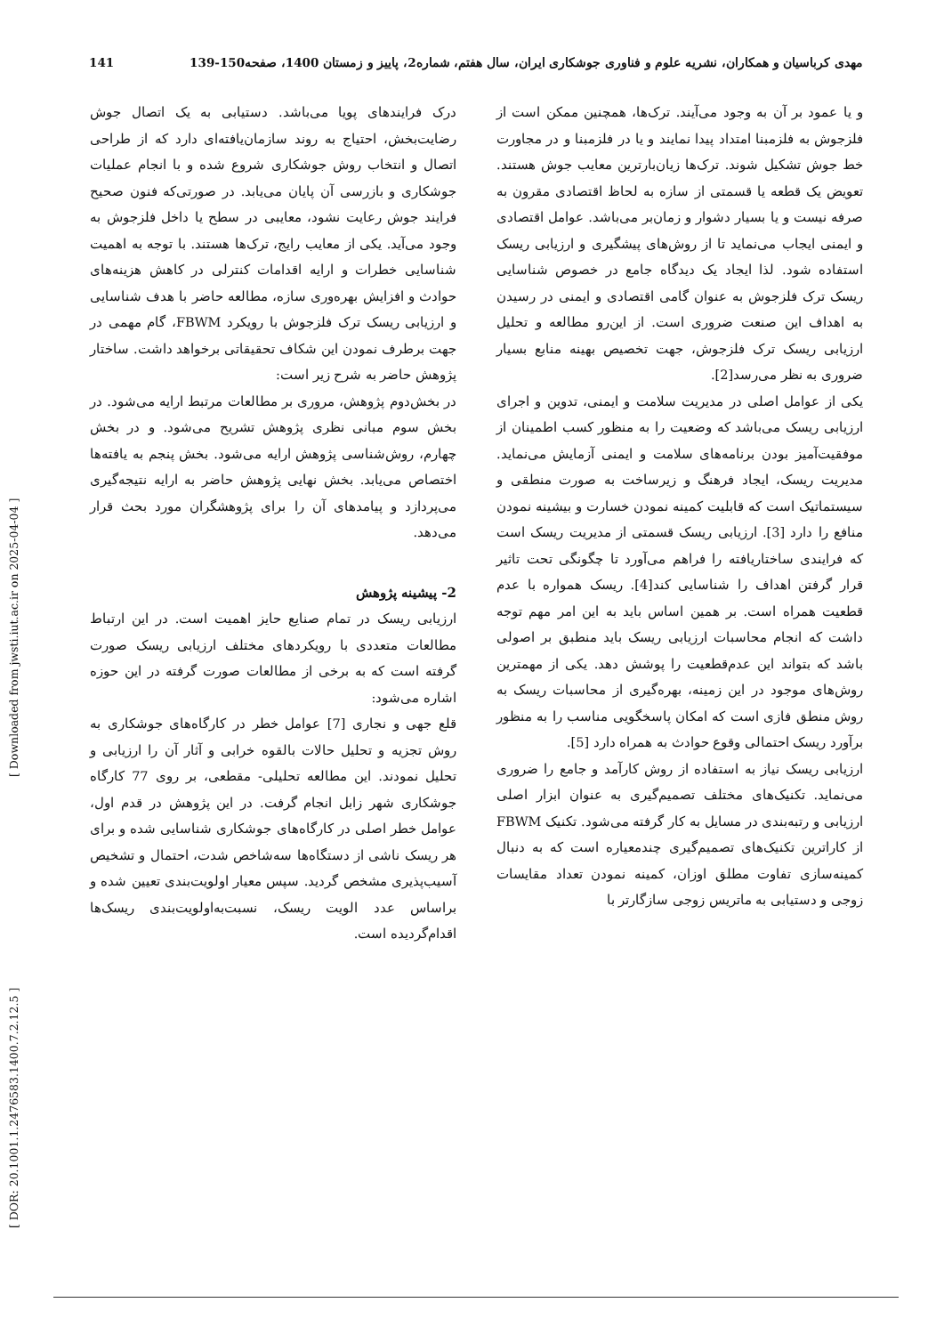مهدی کرباسیان و همکاران، نشریه علوم و فناوری جوشکاری ایران، سال هفتم، شماره2، پاییز و زمستان 1400، صفحه150-139 141
و یا عمود بر آن به وجود می‌آیند. ترک‌ها، همچنین ممکن است از فلزجوش به فلزمبنا امتداد پیدا نمایند و یا در فلزمبنا و در مجاورت خط جوش تشکیل شوند. ترک‌ها زیان‌بارترین معایب جوش هستند. تعویض یک قطعه یا قسمتی از سازه به لحاظ اقتصادی مقرون به صرفه نیست و یا بسیار دشوار و زمان‌بر می‌باشد. عوامل اقتصادی و ایمنی ایجاب می‌نماید تا از روش‌های پیشگیری و ارزیابی ریسک استفاده شود. لذا ایجاد یک دیدگاه جامع در خصوص شناسایی ریسک ترک فلزجوش به عنوان گامی اقتصادی و ایمنی در رسیدن به اهداف این صنعت ضروری است. از این‌رو مطالعه و تحلیل ارزیابی ریسک ترک فلزجوش، جهت تخصیص بهینه منابع بسیار ضروری به نظر می‌رسد[2].
یکی از عوامل اصلی در مدیریت سلامت و ایمنی، تدوین و اجرای ارزیابی ریسک می‌باشد که وضعیت را به منظور کسب اطمینان از موفقیت‌آمیز بودن برنامه‌های سلامت و ایمنی آزمایش می‌نماید. مدیریت ریسک، ایجاد فرهنگ و زیرساخت به صورت منطقی و سیستماتیک است که قابلیت کمینه نمودن خسارت و بیشینه نمودن منافع را دارد [3]. ارزیابی ریسک قسمتی از مدیریت ریسک است که فرایندی ساختاریافته را فراهم می‌آورد تا چگونگی تحت تاثیر قرار گرفتن اهداف را شناسایی کند[4]. ریسک همواره با عدم قطعیت همراه است. بر همین اساس باید به این امر مهم توجه داشت که انجام محاسبات ارزیابی ریسک باید منطبق بر اصولی باشد که بتواند این عدم‌قطعیت را پوشش دهد. یکی از مهمترین روش‌های موجود در این زمینه، بهره‌گیری از محاسبات ریسک به روش منطق فازی است که امکان پاسخگویی مناسب را به منظور برآورد ریسک احتمالی وقوع حوادث به همراه دارد [5].
ارزیابی ریسک نیاز به استفاده از روش کارآمد و جامع را ضروری می‌نماید. تکنیک‌های مختلف تصمیم‌گیری به عنوان ابزار اصلی ارزیابی و رتبه‌بندی در مسایل به کار گرفته می‌شود. تکنیک FBWM از کاراترین تکنیک‌های تصمیم‌گیری چندمعیاره است که به دنبال کمینه‌سازی تفاوت مطلق اوزان، کمینه نمودن تعداد مقایسات زوجی و دستیابی به ماتریس زوجی سازگارتر با
درک فرایندهای پویا می‌باشد. دستیابی به یک اتصال جوش رضایت‌بخش، احتیاج به روند سازمان‌یافته‌ای دارد که از طراحی اتصال و انتخاب روش جوشکاری شروع شده و با انجام عملیات جوشکاری و بازرسی آن پایان می‌یابد. در صورتی‌که فنون صحیح فرایند جوش رعایت نشود، معایبی در سطح یا داخل فلزجوش به وجود می‌آید. یکی از معایب رایج، ترک‌ها هستند. با توجه به اهمیت شناسایی خطرات و ارایه اقدامات کنترلی در کاهش هزینه‌های حوادث و افزایش بهره‌وری سازه، مطالعه حاضر با هدف شناسایی و ارزیابی ریسک ترک فلزجوش با رویکرد FBWM، گام مهمی در جهت برطرف نمودن این شکاف تحقیقاتی برخواهد داشت. ساختار پژوهش حاضر به شرح زیر است:
در بخش‌دوم پژوهش، مروری بر مطالعات مرتبط ارایه می‌شود. در بخش سوم مبانی نظری پژوهش تشریح می‌شود. و در بخش چهارم، روش‌شناسی پژوهش ارایه می‌شود. بخش پنجم به یافته‌ها اختصاص می‌یابد. بخش نهایی پژوهش حاضر به ارایه نتیجه‌گیری می‌پردازد و پیامدهای آن را برای پژوهشگران مورد بحث قرار می‌دهد.
2- پیشینه پژوهش
ارزیابی ریسک در تمام صنایع حایز اهمیت است. در این ارتباط مطالعات متعددی با رویکردهای مختلف ارزیابی ریسک صورت گرفته است که به برخی از مطالعات صورت گرفته در این حوزه اشاره می‌شود:
قلع جهی و نجاری [7] عوامل خطر در کارگاه‌های جوشکاری به روش تجزیه و تحلیل حالات بالقوه خرابی و آثار آن را ارزیابی و تحلیل نمودند. این مطالعه تحلیلی- مقطعی، بر روی 77 کارگاه جوشکاری شهر زابل انجام گرفت. در این پژوهش در قدم اول، عوامل خطر اصلی در کارگاه‌های جوشکاری شناسایی شده و برای هر ریسک ناشی از دستگاه‌ها سه‌شاخص شدت، احتمال و تشخیص آسیب‌پذیری مشخص گردید. سپس معیار اولویت‌بندی تعیین شده و براساس عدد الویت ریسک، نسبت‌به‌اولویت‌بندی ریسک‌ها اقدام‌گردیده است.
[ DOR: 20.1001.1.2476583.1400.7.2.12.5 ] [ Downloaded from jwsti.iut.ac.ir on 2025-04-04 ]